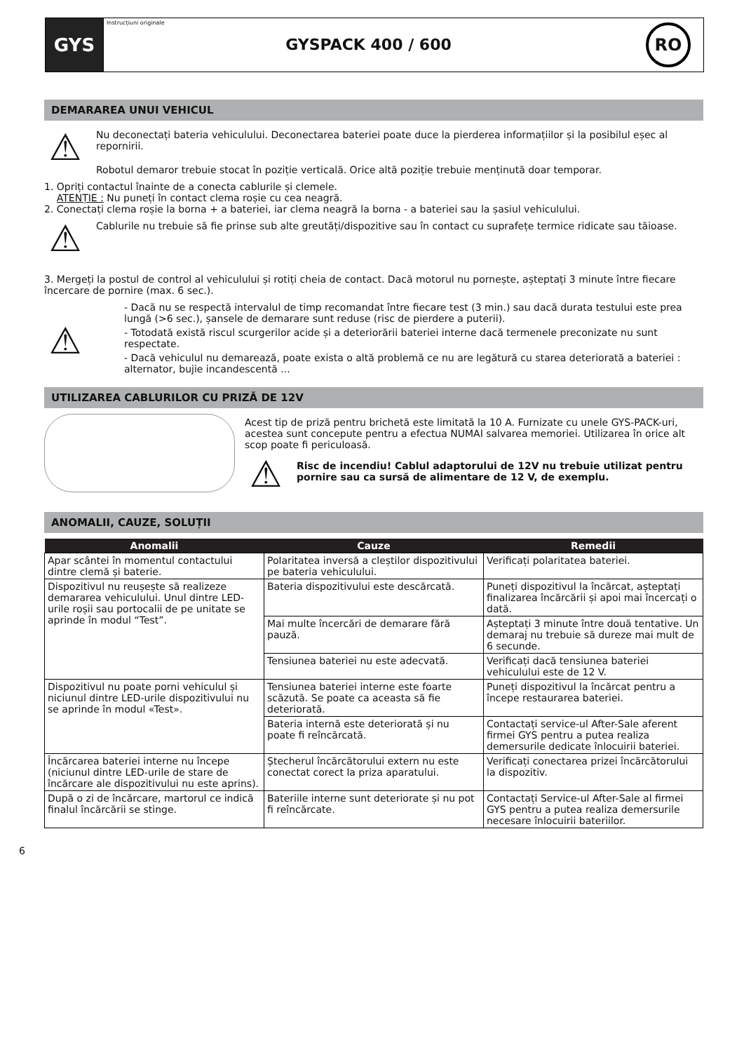GYS
Instrucțiuni originale
GYSPACK 400 / 600
RO
DEMARAREA UNUI VEHICUL
⚠
Nu deconectați bateria vehiculului. Deconectarea bateriei poate duce la pierderea informațiilor și la posibilul eșec al repornirii.
Robotul demaror trebuie stocat în poziție verticală. Orice altă poziție trebuie menținută doar temporar.
1. Opriți contactul înainte de a conecta cablurile și clemele.
ATENȚIE : Nu puneți în contact clema roșie cu cea neagră.
2. Conectați clema roșie la borna + a bateriei, iar clema neagră la borna - a bateriei sau la șasiul vehiculului.
⚠
Cablurile nu trebuie să fie prinse sub alte greutăți/dispozitive sau în contact cu suprafețe termice ridicate sau tăioase.
3. Mergeți la postul de control al vehiculului și rotiți cheia de contact. Dacă motorul nu pornește, așteptați 3 minute între fiecare încercare de pornire (max. 6 sec.).
⚠
- Dacă nu se respectă intervalul de timp recomandat între fiecare test (3 min.) sau dacă durata testului este prea lungă (>6 sec.), șansele de demarare sunt reduse (risc de pierdere a puterii).
- Totodată există riscul scurgerilor acide și a deteriorării bateriei interne dacă termenele preconizate nu sunt respectate.
- Dacă vehiculul nu demarează, poate exista o altă problemă ce nu are legătură cu starea deteriorată a bateriei : alternator, bujie incandescentă ...
UTILIZAREA CABLURILOR CU PRIZĂ DE 12V
Acest tip de priză pentru brichetă este limitată la 10 A. Furnizate cu unele GYS-PACK-uri, acestea sunt concepute pentru a efectua NUMAI salvarea memoriei. Utilizarea în orice alt scop poate fi periculoasă.
⚠
Risc de incendiu! Cablul adaptorului de 12V nu trebuie utilizat pentru pornire sau ca sursă de alimentare de 12 V, de exemplu.
ANOMALII, CAUZE, SOLUȚII
| Anomalii | Cauze | Remedii |
| --- | --- | --- |
| Apar scântei în momentul contactului dintre clemă și baterie. | Polaritatea inversă a cleștilor dispozitivului pe bateria vehiculului. | Verificați polaritatea bateriei. |
| Dispozitivul nu reușește să realizeze demararea vehiculului. Unul dintre LED-urile roșii sau portocalii de pe unitate se aprinde în modul “Test”. | Bateria dispozitivului este descărcată. | Puneți dispozitivul la încărcat, așteptați finalizarea încărcării și apoi mai încercați o dată. |
| | Mai multe încercări de demarare fără pauză. | Așteptați 3 minute între două tentative. Un demaraj nu trebuie să dureze mai mult de 6 secunde. |
| | Tensiunea bateriei nu este adecvată. | Verificați dacă tensiunea bateriei vehiculului este de 12 V. |
| Dispozitivul nu poate porni vehiculul și niciunul dintre LED-urile dispozitivului nu se aprinde în modul «Test». | Tensiunea bateriei interne este foarte scăzută. Se poate ca aceasta să fie deteriorată. | Puneți dispozitivul la încărcat pentru a începe restaurarea bateriei. |
| | Bateria internă este deteriorată și nu poate fi reîncărcată. | Contactați service-ul After-Sale aferent firmei GYS pentru a putea realiza demersurile dedicate înlocuirii bateriei. |
| Încărcarea bateriei interne nu începe (niciunul dintre LED-urile de stare de încărcare ale dispozitivului nu este aprins). | Ștecherul încărcătorului extern nu este conectat corect la priza aparatului. | Verificați conectarea prizei încărcătorului la dispozitiv. |
| După o zi de încărcare, martorul ce indică finalul încărcării se stinge. | Bateriile interne sunt deteriorate și nu pot fi reîncărcate. | Contactați Service-ul After-Sale al firmei GYS pentru a putea realiza demersurile necesare înlocuirii bateriilor. |
6